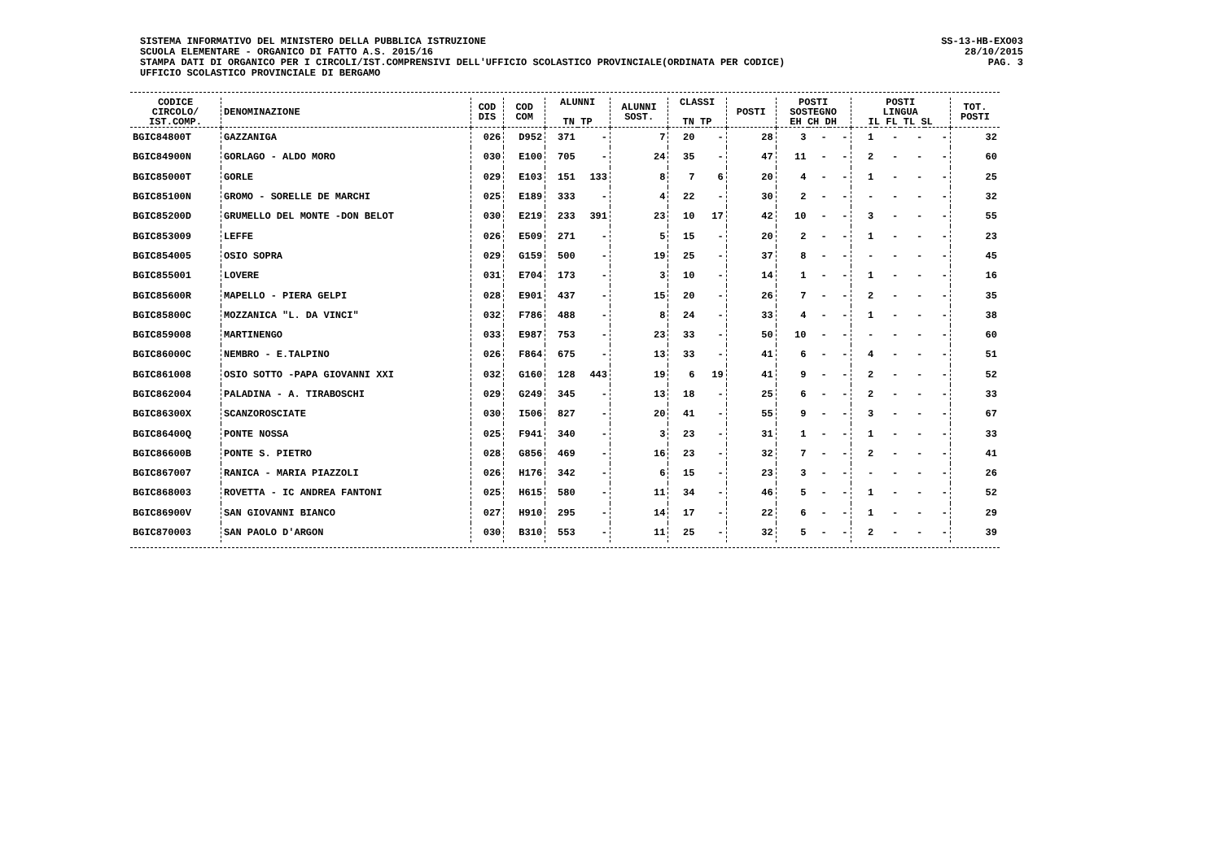SISTEMA INFORMATIVO DEL MINISTERO DELLA PUBBLICA ISTRUZIONE SS-13-HB-EXO03
SCUOLA ELEMENTARE - ORGANICO DI FATTO A.S. 2015/16 28/10/2015
STAMPA DATI DI ORGANICO PER I CIRCOLI/IST.COMPRENSIVI DELL'UFFICIO SCOLASTICO PROVINCIALE(ORDINATA PER CODICE) PAG. 3
UFFICIO SCOLASTICO PROVINCIALE DI BERGAMO
| CODICE CIRCOLO/ IST.COMP. | DENOMINAZIONE | COD DIS | COD COM | ALUNNI TN TP | | ALUNNI SOST. | CLASSI TN TP | | POSTI | POSTI SOSTEGNO EH CH DH | | | POSTI LINGUA IL FL TL SL | | | | TOT. POSTI |
| --- | --- | --- | --- | --- | --- | --- | --- | --- | --- | --- | --- | --- | --- | --- | --- | --- | --- |
| BGIC84800T | GAZZANIGA | 026 | D952 | 371 | - | 7 | 20 | - | 28 | 3 | - | - | 1 | - | - | - | 32 |
| BGIC84900N | GORLAGO - ALDO MORO | 030 | E100 | 705 | - | 24 | 35 | - | 47 | 11 | - | - | 2 | - | - | - | 60 |
| BGIC85000T | GORLE | 029 | E103 | 151 | 133 | 8 | 7 | 6 | 20 | 4 | - | - | 1 | - | - | - | 25 |
| BGIC85100N | GROMO - SORELLE DE MARCHI | 025 | E189 | 333 | - | 4 | 22 | - | 30 | 2 | - | - | - | - | - | - | 32 |
| BGIC85200D | GRUMELLO DEL MONTE -DON BELOT | 030 | E219 | 233 | 391 | 23 | 10 | 17 | 42 | 10 | - | - | 3 | - | - | - | 55 |
| BGIC853009 | LEFFE | 026 | E509 | 271 | - | 5 | 15 | - | 20 | 2 | - | - | 1 | - | - | - | 23 |
| BGIC854005 | OSIO SOPRA | 029 | G159 | 500 | - | 19 | 25 | - | 37 | 8 | - | - | - | - | - | - | 45 |
| BGIC855001 | LOVERE | 031 | E704 | 173 | - | 3 | 10 | - | 14 | 1 | - | - | 1 | - | - | - | 16 |
| BGIC85600R | MAPELLO - PIERA GELPI | 028 | E901 | 437 | - | 15 | 20 | - | 26 | 7 | - | - | 2 | - | - | - | 35 |
| BGIC85800C | MOZZANICA "L. DA VINCI" | 032 | F786 | 488 | - | 8 | 24 | - | 33 | 4 | - | - | 1 | - | - | - | 38 |
| BGIC859008 | MARTINENGO | 033 | E987 | 753 | - | 23 | 33 | - | 50 | 10 | - | - | - | - | - | - | 60 |
| BGIC86000C | NEMBRO - E.TALPINO | 026 | F864 | 675 | - | 13 | 33 | - | 41 | 6 | - | - | 4 | - | - | - | 51 |
| BGIC861008 | OSIO SOTTO -PAPA GIOVANNI XXI | 032 | G160 | 128 | 443 | 19 | 6 | 19 | 41 | 9 | - | - | 2 | - | - | - | 52 |
| BGIC862004 | PALADINA - A. TIRABOSCHI | 029 | G249 | 345 | - | 13 | 18 | - | 25 | 6 | - | - | 2 | - | - | - | 33 |
| BGIC86300X | SCANZOROSCIATE | 030 | I506 | 827 | - | 20 | 41 | - | 55 | 9 | - | - | 3 | - | - | - | 67 |
| BGIC86400Q | PONTE NOSSA | 025 | F941 | 340 | - | 3 | 23 | - | 31 | 1 | - | - | 1 | - | - | - | 33 |
| BGIC86600B | PONTE S. PIETRO | 028 | G856 | 469 | - | 16 | 23 | - | 32 | 7 | - | - | 2 | - | - | - | 41 |
| BGIC867007 | RANICA - MARIA PIAZZOLI | 026 | H176 | 342 | - | 6 | 15 | - | 23 | 3 | - | - | - | - | - | - | 26 |
| BGIC868003 | ROVETTA - IC ANDREA FANTONI | 025 | H615 | 580 | - | 11 | 34 | - | 46 | 5 | - | - | 1 | - | - | - | 52 |
| BGIC86900V | SAN GIOVANNI BIANCO | 027 | H910 | 295 | - | 14 | 17 | - | 22 | 6 | - | - | 1 | - | - | - | 29 |
| BGIC870003 | SAN PAOLO D'ARGON | 030 | B310 | 553 | - | 11 | 25 | - | 32 | 5 | - | - | 2 | - | - | - | 39 |